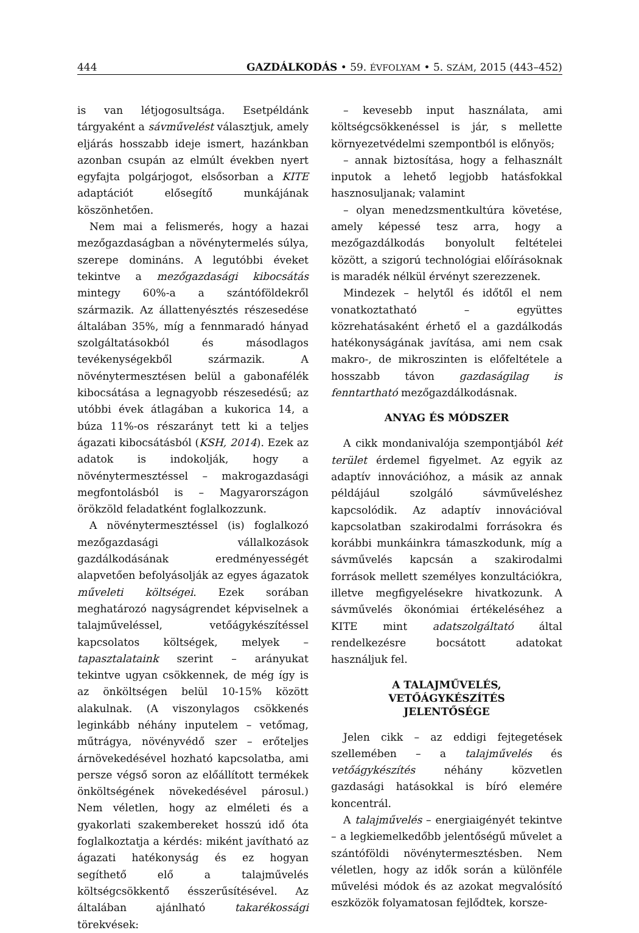444 GAZDÁLKODÁS • 59. ÉVFOLYAM • 5. SZÁM, 2015 (443–452)
is van létjogosultsága. Esetpéldánk tárgyaként a sávművelést választjuk, amely eljárás hosszabb ideje ismert, hazánkban azonban csupán az elmúlt években nyert egyfajta polgárjogot, elsősorban a KITE adaptációt elősegítő munkájának köszönhetően.
Nem mai a felismerés, hogy a hazai mezőgazdaságban a növénytermelés súlya, szerepe domináns. A legutóbbi éveket tekintve a mezőgazdasági kibocsátás mintegy 60%-a a szántóföldekről származik. Az állattenyésztés részesedése általában 35%, míg a fennmaradó hányad szolgáltatásokból és másodlagos tevékenységekből származik. A növénytermesztésen belül a gabonafélék kibocsátása a legnagyobb részesedésű; az utóbbi évek átlagában a kukorica 14, a búza 11%-os részarányt tett ki a teljes ágazati kibocsátásból (KSH, 2014). Ezek az adatok is indokolják, hogy a növénytermesztéssel – makrogazdasági megfontolásból is – Magyarországon örökzöld feladatként foglalkozzunk.
A növénytermesztéssel (is) foglalkozó mezőgazdasági vállalkozások gazdálkodásának eredményességét alapvetően befolyásolják az egyes ágazatok műveleti költségei. Ezek sorában meghatározó nagyságrendet képviselnek a talajműveléssel, vetőágykészítéssel kapcsolatos költségek, melyek – tapasztalataink szerint – arányukat tekintve ugyan csökkennek, de még így is az önköltségen belül 10-15% között alakulnak. (A viszonylagos csökkenés leginkább néhány inputelem – vetőmag, műtrágya, növényvédő szer – erőteljes árnövekedésével hozható kapcsolatba, ami persze végső soron az előállított termékek önköltségének növekedésével párosul.) Nem véletlen, hogy az elméleti és a gyakorlati szakembereket hosszú idő óta foglalkoztatja a kérdés: miként javítható az ágazati hatékonyság és ez hogyan segíthető elő a talajművelés költségcsökkentő ésszerűsítésével. Az általában ajánlható takarékossági törekvések:
– kevesebb input használata, ami költségcsökkenéssel is jár, s mellette környezetvédelmi szempontból is előnyös;
– annak biztosítása, hogy a felhasznált inputok a lehető legjobb hatásfokkal hasznosuljanak; valamint
– olyan menedzsmentkultúra követése, amely képessé tesz arra, hogy a mezőgazdálkodás bonyolult feltételei között, a szigorú technológiai előírásoknak is maradék nélkül érvényt szerezzenek.
Mindezek – helytől és időtől el nem vonatkoztatható – együttes közrehatásaként érhető el a gazdálkodás hatékonyságának javítása, ami nem csak makro-, de mikroszinten is előfeltétele a hosszabb távon gazdaságilag is fenntartható mezőgazdálkodásnak.
ANYAG ÉS MÓDSZER
A cikk mondanivalója szempontjából két terület érdemel figyelmet. Az egyik az adaptív innovációhoz, a másik az annak példájául szolgáló sávműveléshez kapcsolódik. Az adaptív innovációval kapcsolatban szakirodalmi forrásokra és korábbi munkáinkra támaszkodunk, míg a sávművelés kapcsán a szakirodalmi források mellett személyes konzultációkra, illetve megfigyelésekre hivatkozunk. A sávművelés ökonómiai értékeléséhez a KITE mint adatszolgáltató által rendelkezésre bocsátott adatokat használjuk fel.
A TALAJMŰVELÉS,
VETŐÁGYKÉSZÍTÉS
JELENTŐSÉGE
Jelen cikk – az eddigi fejtegetések szellemében – a talajművelés és vetőágykészítés néhány közvetlen gazdasági hatásokkal is bíró elemére koncentrál.
A talajművelés – energiaigényét tekintve – a legkiemelkedőbb jelentőségű művelet a szántóföldi növénytermesztésben. Nem véletlen, hogy az idők során a különféle művelési módok és az azokat megvalósító eszközök folyamatosan fejlődtek, korsze-